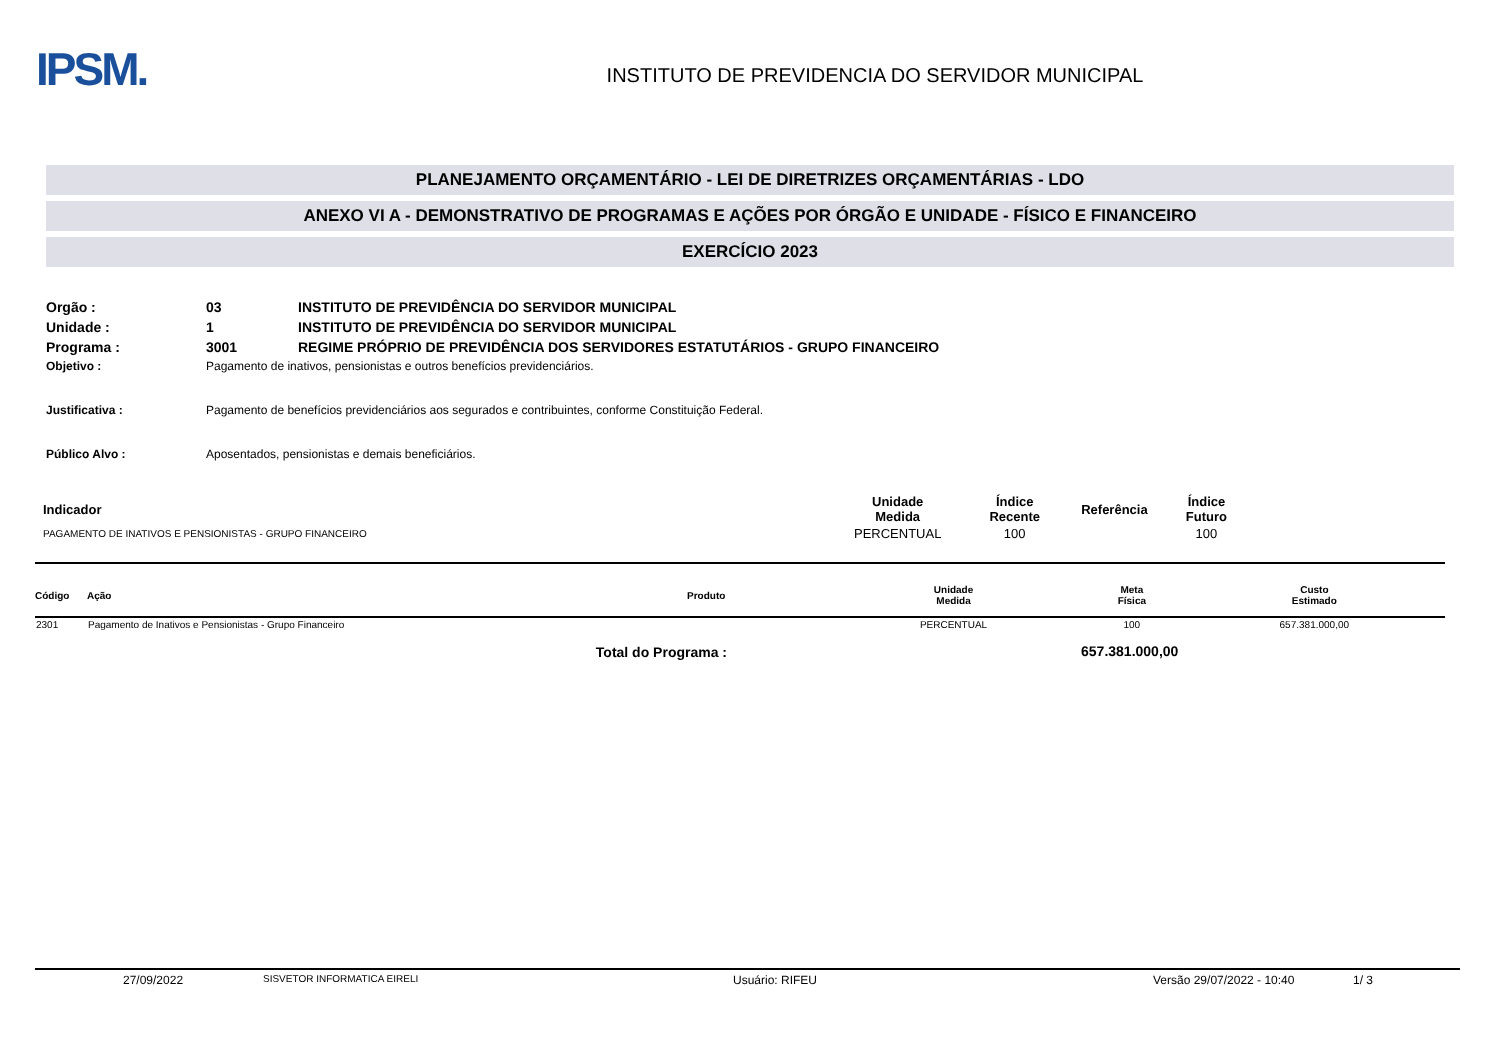IPSM.
INSTITUTO DE PREVIDENCIA DO SERVIDOR MUNICIPAL
PLANEJAMENTO ORÇAMENTÁRIO - LEI DE DIRETRIZES ORÇAMENTÁRIAS - LDO
ANEXO VI A - DEMONSTRATIVO DE PROGRAMAS E AÇÕES POR ÓRGÃO E UNIDADE - FÍSICO E FINANCEIRO
EXERCÍCIO 2023
| Orgão : | 03 | INSTITUTO DE PREVIDÊNCIA DO SERVIDOR MUNICIPAL |
| Unidade : | 1 | INSTITUTO DE PREVIDÊNCIA DO SERVIDOR MUNICIPAL |
| Programa : | 3001 | REGIME PRÓPRIO DE PREVIDÊNCIA DOS SERVIDORES ESTATUTÁRIOS - GRUPO FINANCEIRO |
| Objetivo : | Pagamento de inativos, pensionistas e outros benefícios previdenciários. | |
| Justificativa : | Pagamento de benefícios previdenciários aos segurados e contribuintes, conforme Constituição Federal. | |
| Público Alvo : | Aposentados, pensionistas e demais beneficiários. | |
| Indicador | Unidade Medida | Índice Recente | Referência | Índice Futuro |
| --- | --- | --- | --- | --- |
| PAGAMENTO DE INATIVOS E PENSIONISTAS - GRUPO FINANCEIRO | PERCENTUAL | 100 | | 100 |
| Código | Ação | Produto | Unidade Medida | Meta Física | Custo Estimado |
| --- | --- | --- | --- | --- | --- |
| 2301 | Pagamento de Inativos e Pensionistas - Grupo Financeiro | | PERCENTUAL | 100 | 657.381.000,00 |
| Total do Programa : | | | | 657.381.000,00 | |
27/09/2022 SISVETOR INFORMATICA EIRELI Usuário: RIFEU Versão 29/07/2022 - 10:40 1/ 3